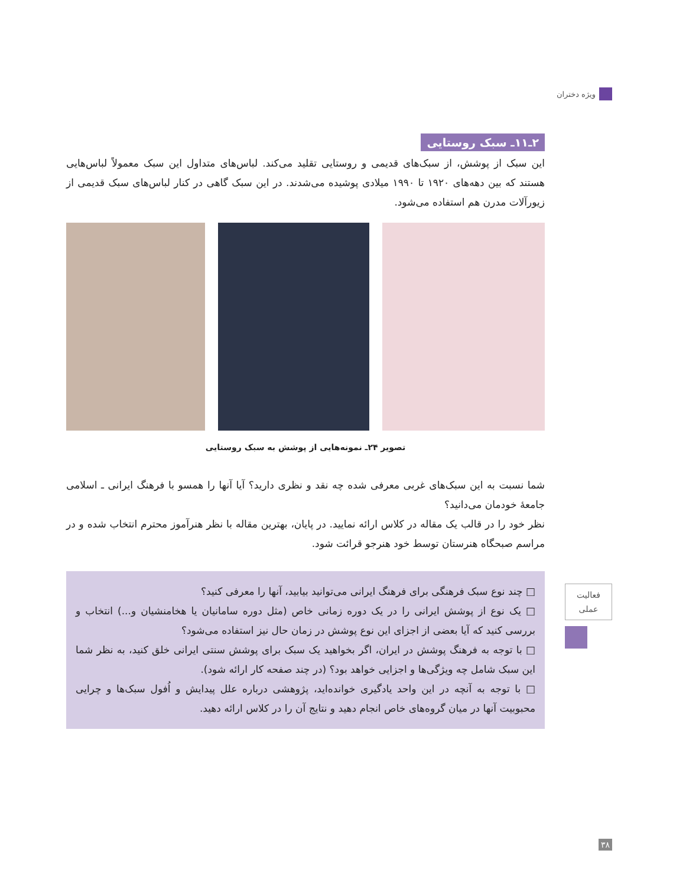ویژه دختران
۲ـ۱۱ـ سبک روستایی
این سبک از پوشش، از سبک‌های قدیمی و روستایی تقلید می‌کند. لباس‌های متداول این سبک معمولاً لباس‌هایی هستند که بین دهه‌های ۱۹۲۰ تا ۱۹۹۰ میلادی پوشیده می‌شدند. در این سبک گاهی در کنار لباس‌های سبک قدیمی از زیورآلات مدرن هم استفاده می‌شود.
تصویر ۲۴ـ نمونه‌هایی از پوشش به سبک روستایی
شما نسبت به این سبک‌های غربی معرفی شده چه نقد و نظری دارید؟ آیا آنها را همسو با فرهنگ ایرانی ـ اسلامی جامعهٔ خودمان می‌دانید؟
نظر خود را در قالب یک مقاله در کلاس ارائه نمایید. در پایان، بهترین مقاله با نظر هنرآموز محترم انتخاب شده و در مراسم صبحگاه هنرستان توسط خود هنرجو قرائت شود.
□ چند نوع سبک فرهنگی برای فرهنگ ایرانی می‌توانید بیابید، آنها را معرفی کنید؟
□ یک نوع از پوشش ایرانی را در یک دوره زمانی خاص (مثل دوره سامانیان یا هخامنشیان و...) انتخاب و بررسی کنید که آیا بعضی از اجزای این نوع پوشش در زمان حال نیز استفاده می‌شود؟
□ با توجه به فرهنگ پوشش در ایران، اگر بخواهید یک سبک برای پوشش سنتی ایرانی خلق کنید، به نظر شما این سبک شامل چه ویژگی‌ها و اجزایی خواهد بود؟ (در چند صفحه کار ارائه شود).
□ با توجه به آنچه در این واحد یادگیری خوانده‌اید، پژوهشی درباره علل پیدایش و اُفول سبک‌ها و چرایی محبوبیت آنها در میان گروه‌های خاص انجام دهید و نتایج آن را در کلاس ارائه دهید.
فعالیت
عملی
۳۸